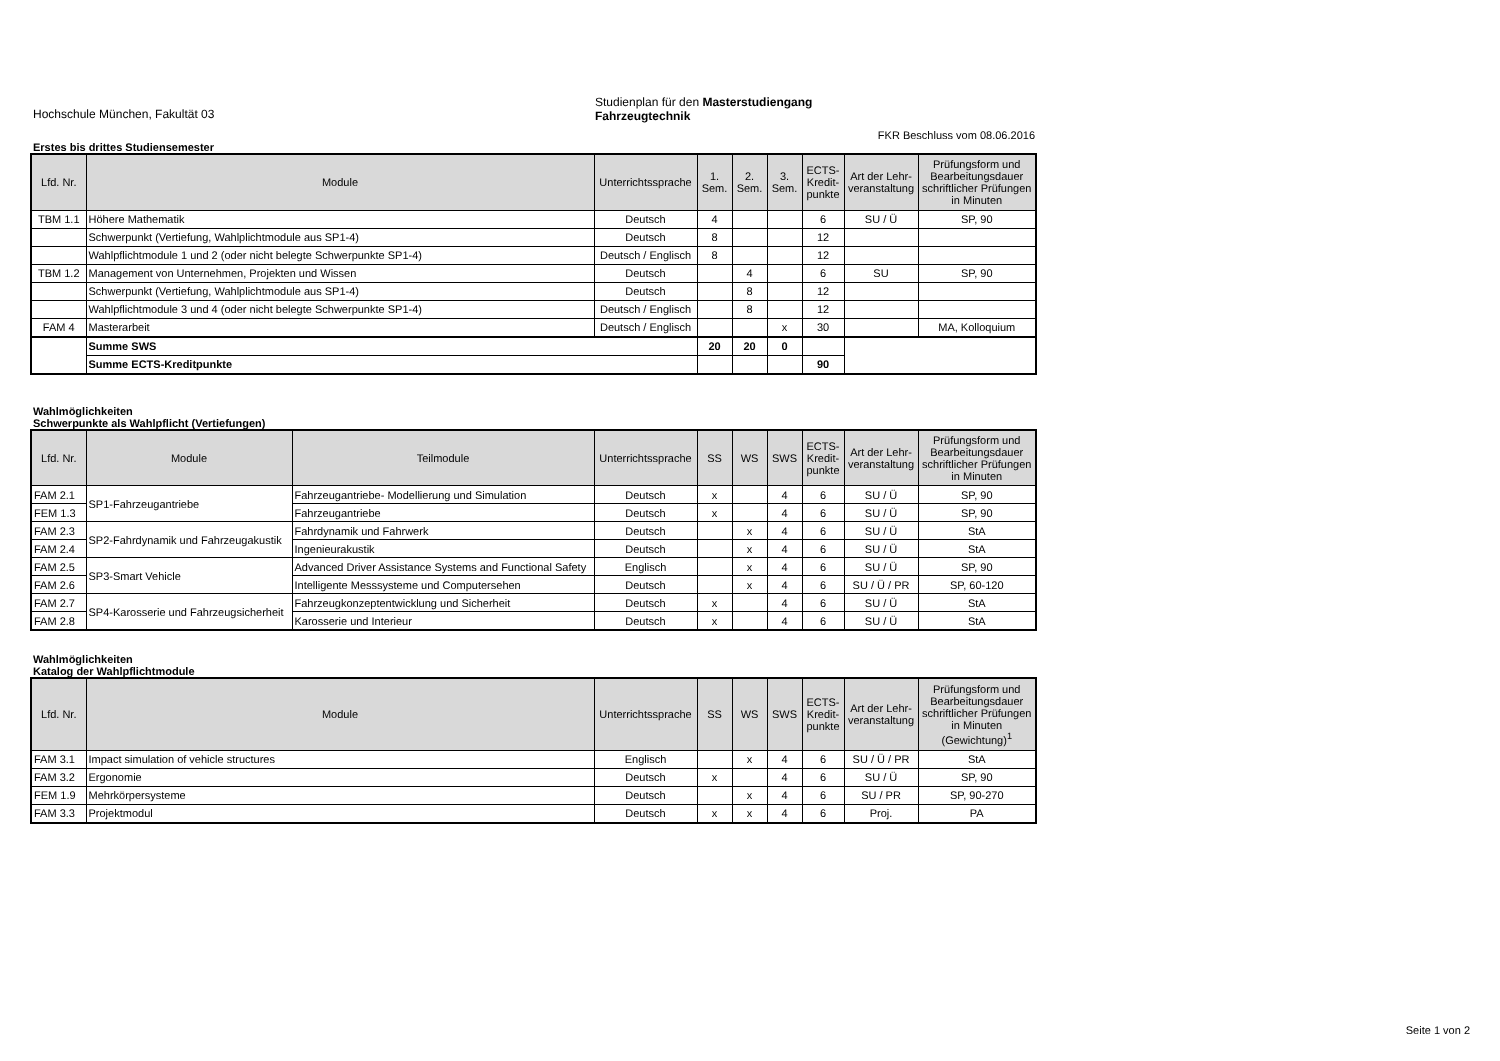Hochschule München, Fakultät 03
Studienplan für den Masterstudiengang
Fahrzeugtechnik
FKR Beschluss vom 08.06.2016
Erstes bis drittes Studiensemester
| Lfd. Nr. | Module | Unterrichtssprache | 1. Sem. | 2. Sem. | 3. Sem. | ECTS-Kredit-punkte | Art der Lehr-veranstaltung | Prüfungsform und Bearbeitungsdauer schriftlicher Prüfungen in Minuten |
| --- | --- | --- | --- | --- | --- | --- | --- | --- |
| TBM 1.1 | Höhere Mathematik | Deutsch | 4 | | | 6 | SU / Ü | SP, 90 |
| | Schwerpunkt (Vertiefung, Wahlplichtmodule aus SP1-4) | Deutsch | 8 | | | 12 | | |
| | Wahlpflichtmodule 1 und 2 (oder nicht belegte Schwerpunkte SP1-4) | Deutsch / Englisch | 8 | | | 12 | | |
| TBM 1.2 | Management von Unternehmen, Projekten und Wissen | Deutsch | | 4 | | 6 | SU | SP, 90 |
| | Schwerpunkt (Vertiefung, Wahlplichtmodule aus SP1-4) | Deutsch | | 8 | | 12 | | |
| | Wahlpflichtmodule 3 und 4 (oder nicht belegte Schwerpunkte SP1-4) | Deutsch / Englisch | | 8 | | 12 | | |
| FAM 4 | Masterarbeit | Deutsch / Englisch | | | x | 30 | | MA, Kolloquium |
| | Summe SWS | | 20 | 20 | 0 | | | |
| | Summe ECTS-Kreditpunkte | | | | | 90 | | |
Wahlmöglichkeiten
Schwerpunkte als Wahlpflicht (Vertiefungen)
| Lfd. Nr. | Module | Teilmodule | Unterrichtssprache | SS | WS | SWS | ECTS-Kredit-punkte | Art der Lehr-veranstaltung | Prüfungsform und Bearbeitungsdauer schriftlicher Prüfungen in Minuten |
| --- | --- | --- | --- | --- | --- | --- | --- | --- | --- |
| FAM 2.1 | SP1-Fahrzeugantriebe | Fahrzeugantriebe- Modellierung und Simulation | Deutsch | x | | 4 | 6 | SU / Ü | SP, 90 |
| FEM 1.3 | | Fahrzeugantriebe | Deutsch | x | | 4 | 6 | SU / Ü | SP, 90 |
| FAM 2.3 | SP2-Fahrdynamik und Fahrzeugakustik | Fahrdynamik und Fahrwerk | Deutsch | | x | 4 | 6 | SU / Ü | StA |
| FAM 2.4 | | Ingenieurakustik | Deutsch | | x | 4 | 6 | SU / Ü | StA |
| FAM 2.5 | SP3-Smart Vehicle | Advanced Driver Assistance Systems and Functional Safety | Englisch | | x | 4 | 6 | SU / Ü | SP, 90 |
| FAM 2.6 | | Intelligente Messsysteme und Computersehen | Deutsch | | x | 4 | 6 | SU / Ü / PR | SP, 60-120 |
| FAM 2.7 | SP4-Karosserie und Fahrzeugsicherheit | Fahrzeugkonzeptentwicklung und Sicherheit | Deutsch | x | | 4 | 6 | SU / Ü | StA |
| FAM 2.8 | | Karosserie und Interieur | Deutsch | x | | 4 | 6 | SU / Ü | StA |
Wahlmöglichkeiten
Katalog der Wahlpflichtmodule
| Lfd. Nr. | Module | Unterrichtssprache | SS | WS | SWS | ECTS-Kredit-punkte | Art der Lehr-veranstaltung | Prüfungsform und Bearbeitungsdauer schriftlicher Prüfungen in Minuten (Gewichtung)<sup>1</sup> |
| --- | --- | --- | --- | --- | --- | --- | --- | --- |
| FAM 3.1 | Impact simulation of vehicle structures | Englisch | | x | 4 | 6 | SU / Ü / PR | StA |
| FAM 3.2 | Ergonomie | Deutsch | x | | 4 | 6 | SU / Ü | SP, 90 |
| FEM 1.9 | Mehrkörpersysteme | Deutsch | | x | 4 | 6 | SU / PR | SP, 90-270 |
| FAM 3.3 | Projektmodul | Deutsch | x | x | 4 | 6 | Proj. | PA |
Seite 1 von 2